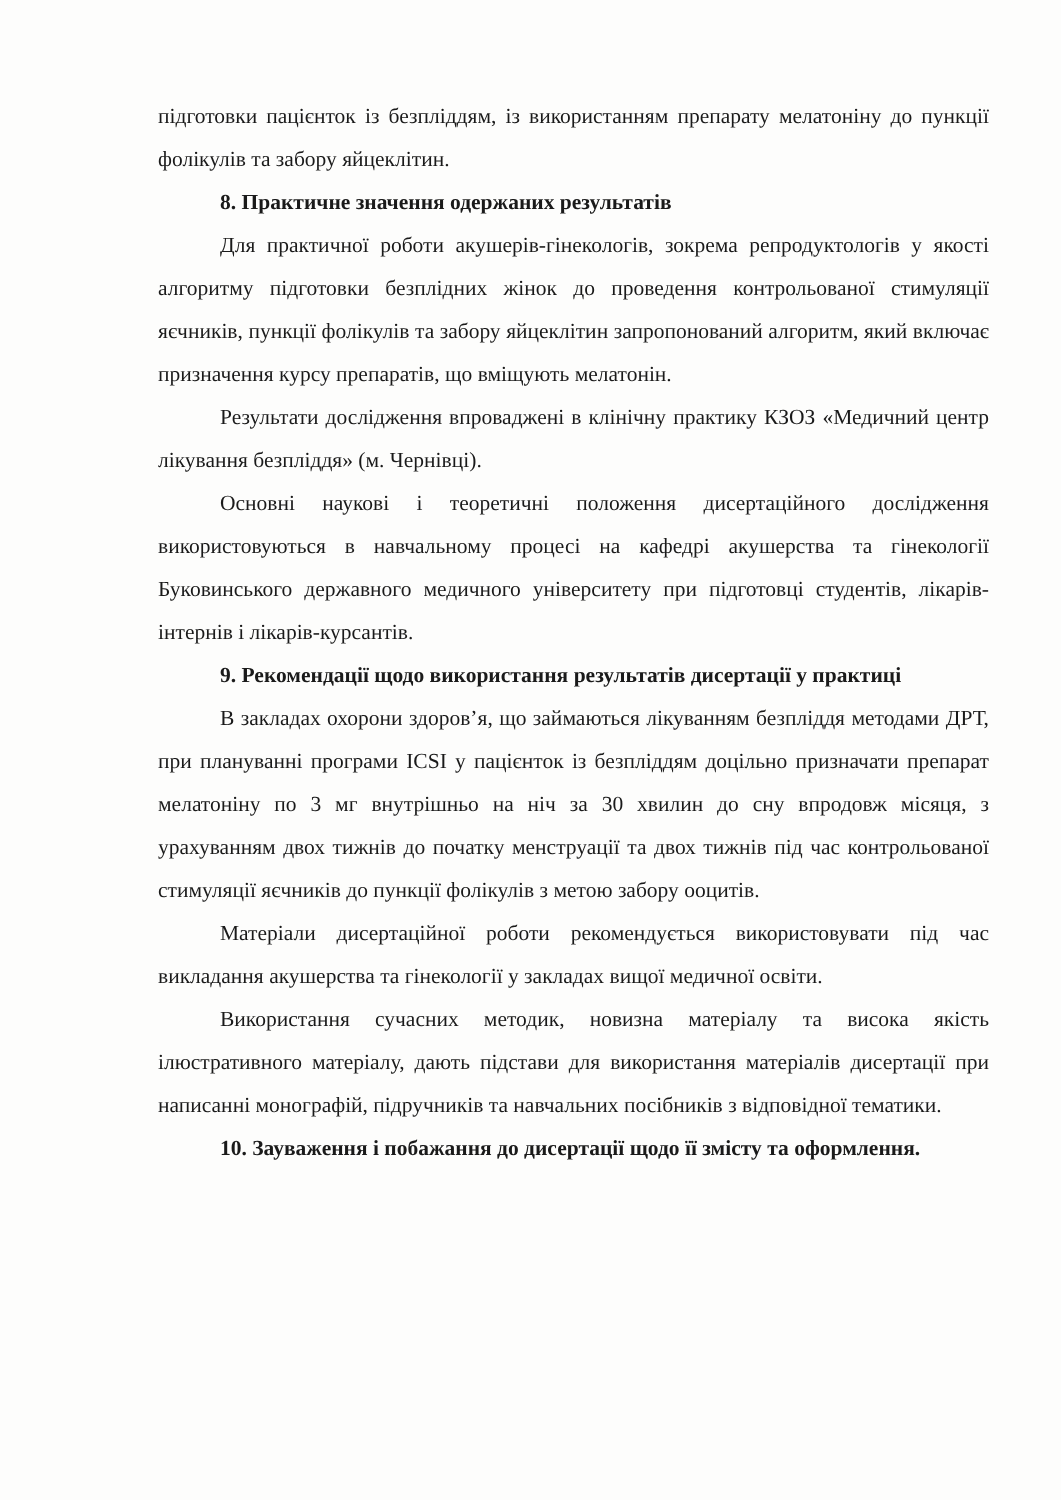підготовки пацієнток із безпліддям, із використанням препарату мелатоніну до пункції фолікулів та забору яйцеклітин.
8. Практичне значення одержаних результатів
Для практичної роботи акушерів-гінекологів, зокрема репродуктологів у якості алгоритму підготовки безплідних жінок до проведення контрольованої стимуляції яєчників, пункції фолікулів та забору яйцеклітин запропонований алгоритм, який включає призначення курсу препаратів, що вміщують мелатонін.
Результати дослідження впроваджені в клінічну практику КЗОЗ «Медичний центр лікування безпліддя» (м. Чернівці).
Основні наукові і теоретичні положення дисертаційного дослідження використовуються в навчальному процесі на кафедрі акушерства та гінекології Буковинського державного медичного університету при підготовці студентів, лікарів-інтернів і лікарів-курсантів.
9. Рекомендації щодо використання результатів дисертації у практиці
В закладах охорони здоров’я, що займаються лікуванням безпліддя методами ДРТ, при плануванні програми ICSI у пацієнток із безпліддям доцільно призначати препарат мелатоніну по 3 мг внутрішньо на ніч за 30 хвилин до сну впродовж місяця, з урахуванням двох тижнів до початку менструації та двох тижнів під час контрольованої стимуляції яєчників до пункції фолікулів з метою забору ооцитів.
Матеріали дисертаційної роботи рекомендується використовувати під час викладання акушерства та гінекології у закладах вищої медичної освіти.
Використання сучасних методик, новизна матеріалу та висока якість ілюстративного матеріалу, дають підстави для використання матеріалів дисертації при написанні монографій, підручників та навчальних посібників з відповідної тематики.
10. Зауваження і побажання до дисертації щодо її змісту та оформлення.